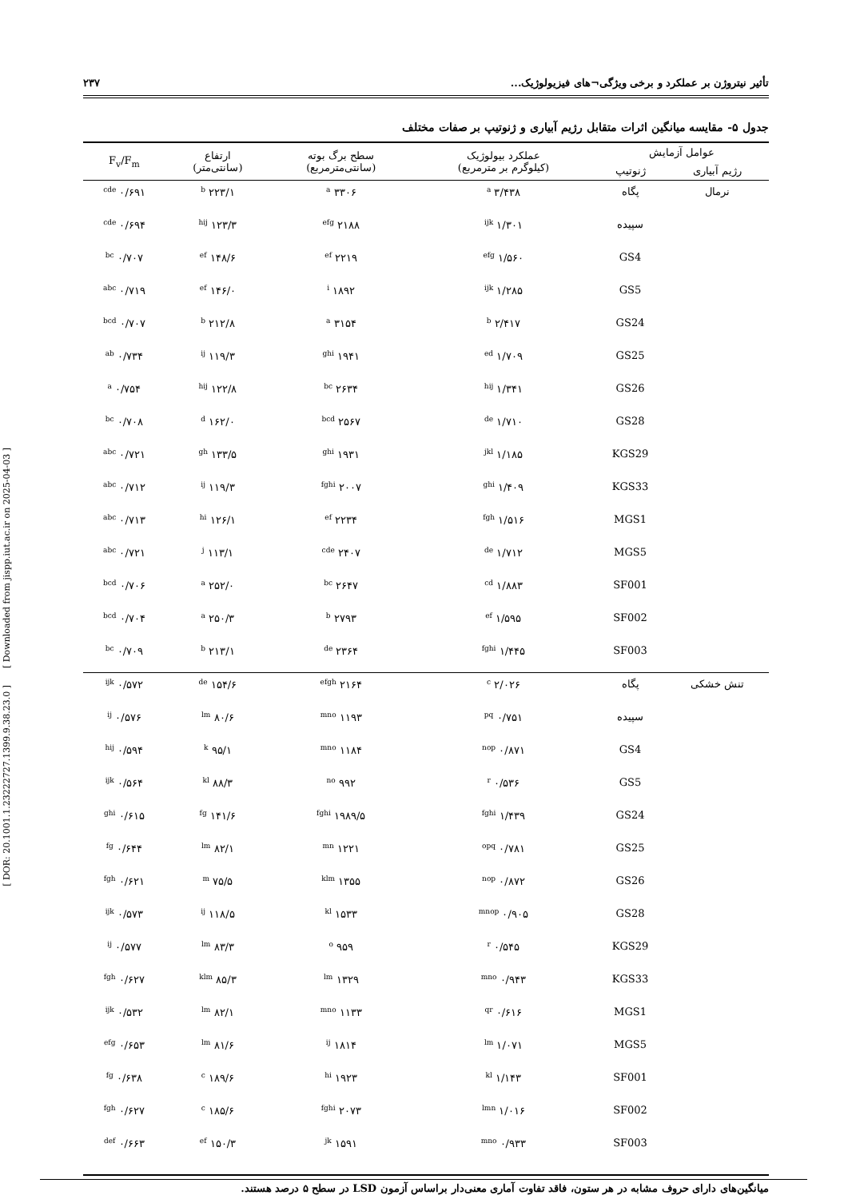[ DOR: 20.1001.1.23222727.1399.9.38.23.0 ] [ Downloaded from jispp.iut.ac.ir on 2025-04-03 ]
تأثیر نیتروژن بر عملکرد و برخی ویژگی¬های فیزیولوژیک... ۲۳۷
جدول ۵- مقایسه میانگین اثرات متقابل رژیم آبیاری و ژنوتیپ بر صفات مختلف
| عوامل آزمایش | | عملکرد بیولوژیک (کیلوگرم بر مترمربع) | سطح برگ بوته (سانتی‌مترمربع) | ارتفاع (سانتی‌متر) | F<sub>v</sub>/F<sub>m</sub> |
| --- | --- | --- | --- | --- | --- |
| رژیم آبیاری | ژنوتیپ | | | | |
| نرمال | پگاه | ۳/۴۳۸ <sup>a</sup> | ۳۳۰۶ <sup>a</sup> | ۲۲۳/۱ <sup>b</sup> | ۰/۶۹۱ <sup>cde</sup> |
| | سپیده | ۱/۳۰۱ <sup>ijk</sup> | ۲۱۸۸ <sup>efg</sup> | ۱۲۳/۳ <sup>hij</sup> | ۰/۶۹۴ <sup>cde</sup> |
| | GS4 | ۱/۵۶۰ <sup>efg</sup> | ۲۲۱۹ <sup>ef</sup> | ۱۴۸/۶ <sup>ef</sup> | ۰/۷۰۷ <sup>bc</sup> |
| | GS5 | ۱/۲۸۵ <sup>ijk</sup> | ۱۸۹۲ <sup>i</sup> | ۱۴۶/۰ <sup>ef</sup> | ۰/۷۱۹ <sup>abc</sup> |
| | GS24 | ۲/۴۱۷ <sup>b</sup> | ۳۱۵۴ <sup>a</sup> | ۲۱۲/۸ <sup>b</sup> | ۰/۷۰۷ <sup>bcd</sup> |
| | GS25 | ۱/۷۰۹ <sup>ed</sup> | ۱۹۴۱ <sup>ghi</sup> | ۱۱۹/۳ <sup>ij</sup> | ۰/۷۳۴ <sup>ab</sup> |
| | GS26 | ۱/۳۴۱ <sup>hij</sup> | ۲۶۳۴ <sup>bc</sup> | ۱۲۲/۸ <sup>hij</sup> | ۰/۷۵۴ <sup>a</sup> |
| | GS28 | ۱/۷۱۰ <sup>de</sup> | ۲۵۶۷ <sup>bcd</sup> | ۱۶۲/۰ <sup>d</sup> | ۰/۷۰۸ <sup>bc</sup> |
| | KGS29 | ۱/۱۸۵ <sup>jkl</sup> | ۱۹۳۱ <sup>ghi</sup> | ۱۳۳/۵ <sup>gh</sup> | ۰/۷۲۱ <sup>abc</sup> |
| | KGS33 | ۱/۴۰۹ <sup>ghi</sup> | ۲۰۰۷ <sup>fghi</sup> | ۱۱۹/۳ <sup>ij</sup> | ۰/۷۱۲ <sup>abc</sup> |
| | MGS1 | ۱/۵۱۶ <sup>fgh</sup> | ۲۲۳۴ <sup>ef</sup> | ۱۲۶/۱ <sup>hi</sup> | ۰/۷۱۳ <sup>abc</sup> |
| | MGS5 | ۱/۷۱۲ <sup>de</sup> | ۲۴۰۷ <sup>cde</sup> | ۱۱۳/۱ <sup>j</sup> | ۰/۷۲۱ <sup>abc</sup> |
| | SF001 | ۱/۸۸۳ <sup>cd</sup> | ۲۶۴۷ <sup>bc</sup> | ۲۵۲/۰ <sup>a</sup> | ۰/۷۰۶ <sup>bcd</sup> |
| | SF002 | ۱/۵۹۵ <sup>ef</sup> | ۲۷۹۳ <sup>b</sup> | ۲۵۰/۳ <sup>a</sup> | ۰/۷۰۴ <sup>bcd</sup> |
| | SF003 | ۱/۴۴۵ <sup>fghi</sup> | ۲۳۶۴ <sup>de</sup> | ۲۱۳/۱ <sup>b</sup> | ۰/۷۰۹ <sup>bc</sup> |
| تنش خشکی | پگاه | ۲/۰۲۶ <sup>c</sup> | ۲۱۶۴ <sup>efgh</sup> | ۱۵۴/۶ <sup>de</sup> | ۰/۵۷۲ <sup>ijk</sup> |
| | سپیده | ۰/۷۵۱ <sup>pq</sup> | ۱۱۹۳ <sup>mno</sup> | ۸۰/۶ <sup>lm</sup> | ۰/۵۷۶ <sup>ij</sup> |
| | GS4 | ۰/۸۷۱ <sup>nop</sup> | ۱۱۸۴ <sup>mno</sup> | ۹۵/۱ <sup>k</sup> | ۰/۵۹۴ <sup>hij</sup> |
| | GS5 | ۰/۵۳۶ <sup>r</sup> | ۹۹۲ <sup>no</sup> | ۸۸/۳ <sup>kl</sup> | ۰/۵۶۴ <sup>ijk</sup> |
| | GS24 | ۱/۴۳۹ <sup>fghi</sup> | ۱۹۸۹/۵ <sup>fghi</sup> | ۱۴۱/۶ <sup>fg</sup> | ۰/۶۱۵ <sup>ghi</sup> |
| | GS25 | ۰/۷۸۱ <sup>opq</sup> | ۱۲۲۱ <sup>mn</sup> | ۸۲/۱ <sup>lm</sup> | ۰/۶۴۴ <sup>fg</sup> |
| | GS26 | ۰/۸۷۲ <sup>nop</sup> | ۱۳۵۵ <sup>klm</sup> | ۷۵/۵ <sup>m</sup> | ۰/۶۲۱ <sup>fgh</sup> |
| | GS28 | ۰/۹۰۵ <sup>mnop</sup> | ۱۵۳۳ <sup>kl</sup> | ۱۱۸/۵ <sup>ij</sup> | ۰/۵۷۳ <sup>ijk</sup> |
| | KGS29 | ۰/۵۴۵ <sup>r</sup> | ۹۵۹ <sup>o</sup> | ۸۳/۳ <sup>lm</sup> | ۰/۵۷۷ <sup>ij</sup> |
| | KGS33 | ۰/۹۴۳ <sup>mno</sup> | ۱۳۲۹ <sup>lm</sup> | ۸۵/۳ <sup>klm</sup> | ۰/۶۲۷ <sup>fgh</sup> |
| | MGS1 | ۰/۶۱۶ <sup>qr</sup> | ۱۱۳۳ <sup>mno</sup> | ۸۲/۱ <sup>lm</sup> | ۰/۵۳۲ <sup>ijk</sup> |
| | MGS5 | ۱/۰۷۱ <sup>lm</sup> | ۱۸۱۴ <sup>ij</sup> | ۸۱/۶ <sup>lm</sup> | ۰/۶۵۳ <sup>efg</sup> |
| | SF001 | ۱/۱۴۳ <sup>kl</sup> | ۱۹۲۳ <sup>hi</sup> | ۱۸۹/۶ <sup>c</sup> | ۰/۶۳۸ <sup>fg</sup> |
| | SF002 | ۱/۰۱۶ <sup>lmn</sup> | ۲۰۷۳ <sup>fghi</sup> | ۱۸۵/۶ <sup>c</sup> | ۰/۶۲۷ <sup>fgh</sup> |
| | SF003 | ۰/۹۳۳ <sup>mno</sup> | ۱۵۹۱ <sup>jk</sup> | ۱۵۰/۳ <sup>ef</sup> | ۰/۶۶۳ <sup>def</sup> |
میانگین‌های دارای حروف مشابه در هر ستون، فاقد تفاوت آماری معنی‌دار براساس آزمون LSD در سطح ۵ درصد هستند.